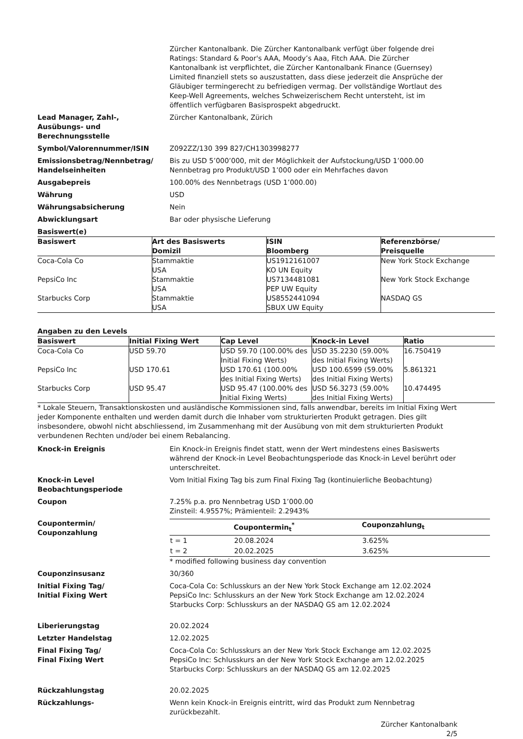Zürcher Kantonalbank. Die Zürcher Kantonalbank verfügt über folgende drei Ratings: Standard & Poor's AAA, Moody’s Aaa, Fitch AAA. Die Zürcher Kantonalbank ist verpflichtet, die Zürcher Kantonalbank Finance (Guernsey) Limited finanziell stets so auszustatten, dass diese jederzeit die Ansprüche der Gläubiger termingerecht zu befriedigen vermag. Der vollständige Wortlaut des Keep-Well Agreements, welches Schweizerischem Recht untersteht, ist im öffentlich verfügbaren Basisprospekt abgedruckt.
Lead Manager, Zahl-,
Ausübungs- und
Berechnungsstelle
Zürcher Kantonalbank, Zürich
Symbol/Valorennummer/ISIN Z092ZZ/130 399 827/CH1303998277
Emissionsbetrag/Nennbetrag/
Handelseinheiten
Bis zu USD 5’000’000, mit der Möglichkeit der Aufstockung/USD 1’000.00 Nennbetrag pro Produkt/USD 1’000 oder ein Mehrfaches davon
Ausgabepreis 100.00% des Nennbetrags (USD 1’000.00)
Währung USD
Währungsabsicherung Nein
Abwicklungsart Bar oder physische Lieferung
Basiswert(e)
| Basiswert | Art des Basiswerts Domizil | ISIN Bloomberg | Referenzbörse/ Preisquelle |
| --- | --- | --- | --- |
| Coca-Cola Co | Stammaktie USA | US1912161007 KO UN Equity | New York Stock Exchange |
| PepsiCo Inc | Stammaktie USA | US7134481081 PEP UW Equity | New York Stock Exchange |
| Starbucks Corp | Stammaktie USA | US8552441094 SBUX UW Equity | NASDAQ GS |
Angaben zu den Levels
| Basiswert | Initial Fixing Wert | Cap Level | Knock-in Level | Ratio |
| --- | --- | --- | --- | --- |
| Coca-Cola Co | USD 59.70 | USD 59.70 (100.00% des Initial Fixing Werts) | USD 35.2230 (59.00% des Initial Fixing Werts) | 16.750419 |
| PepsiCo Inc | USD 170.61 | USD 170.61 (100.00% des Initial Fixing Werts) | USD 100.6599 (59.00% des Initial Fixing Werts) | 5.861321 |
| Starbucks Corp | USD 95.47 | USD 95.47 (100.00% des Initial Fixing Werts) | USD 56.3273 (59.00% des Initial Fixing Werts) | 10.474495 |
* Lokale Steuern, Transaktionskosten und ausländische Kommissionen sind, falls anwendbar, bereits im Initial Fixing Wert jeder Komponente enthalten und werden damit durch die Inhaber vom strukturierten Produkt getragen. Dies gilt insbesondere, obwohl nicht abschliessend, im Zusammenhang mit der Ausübung von mit dem strukturierten Produkt verbundenen Rechten und/oder bei einem Rebalancing.
Knock-in Ereignis Ein Knock-in Ereignis findet statt, wenn der Wert mindestens eines Basiswerts während der Knock-in Level Beobachtungsperiode das Knock-in Level berührt oder unterschreitet.
Knock-in Level
Beobachtungsperiode
Vom Initial Fixing Tag bis zum Final Fixing Tag (kontinuierliche Beobachtung)
Coupon 7.25% p.a. pro Nennbetrag USD 1’000.00
Zinsteil: 4.9557%; Prämienteil: 2.2943%
Coupontermin/
Couponzahlung
| | Coupontermin<sub>t</sub><sup>*</sup> | Couponzahlung<sub>t</sub> |
| --- | --- | --- |
| t = 1 | 20.08.2024 | 3.625% |
| t = 2 | 20.02.2025 | 3.625% |
* modified following business day convention
Couponzinsusanz 30/360
Initial Fixing Tag/
Initial Fixing Wert
Coca-Cola Co: Schlusskurs an der New York Stock Exchange am 12.02.2024
PepsiCo Inc: Schlusskurs an der New York Stock Exchange am 12.02.2024
Starbucks Corp: Schlusskurs an der NASDAQ GS am 12.02.2024
Liberierungstag 20.02.2024
Letzter Handelstag 12.02.2025
Final Fixing Tag/
Final Fixing Wert
Coca-Cola Co: Schlusskurs an der New York Stock Exchange am 12.02.2025
PepsiCo Inc: Schlusskurs an der New York Stock Exchange am 12.02.2025
Starbucks Corp: Schlusskurs an der NASDAQ GS am 12.02.2025
Rückzahlungstag 20.02.2025
Rückzahlungs- Wenn kein Knock-in Ereignis eintritt, wird das Produkt zum Nennbetrag zurückbezahlt.
Zürcher Kantonalbank
2/5